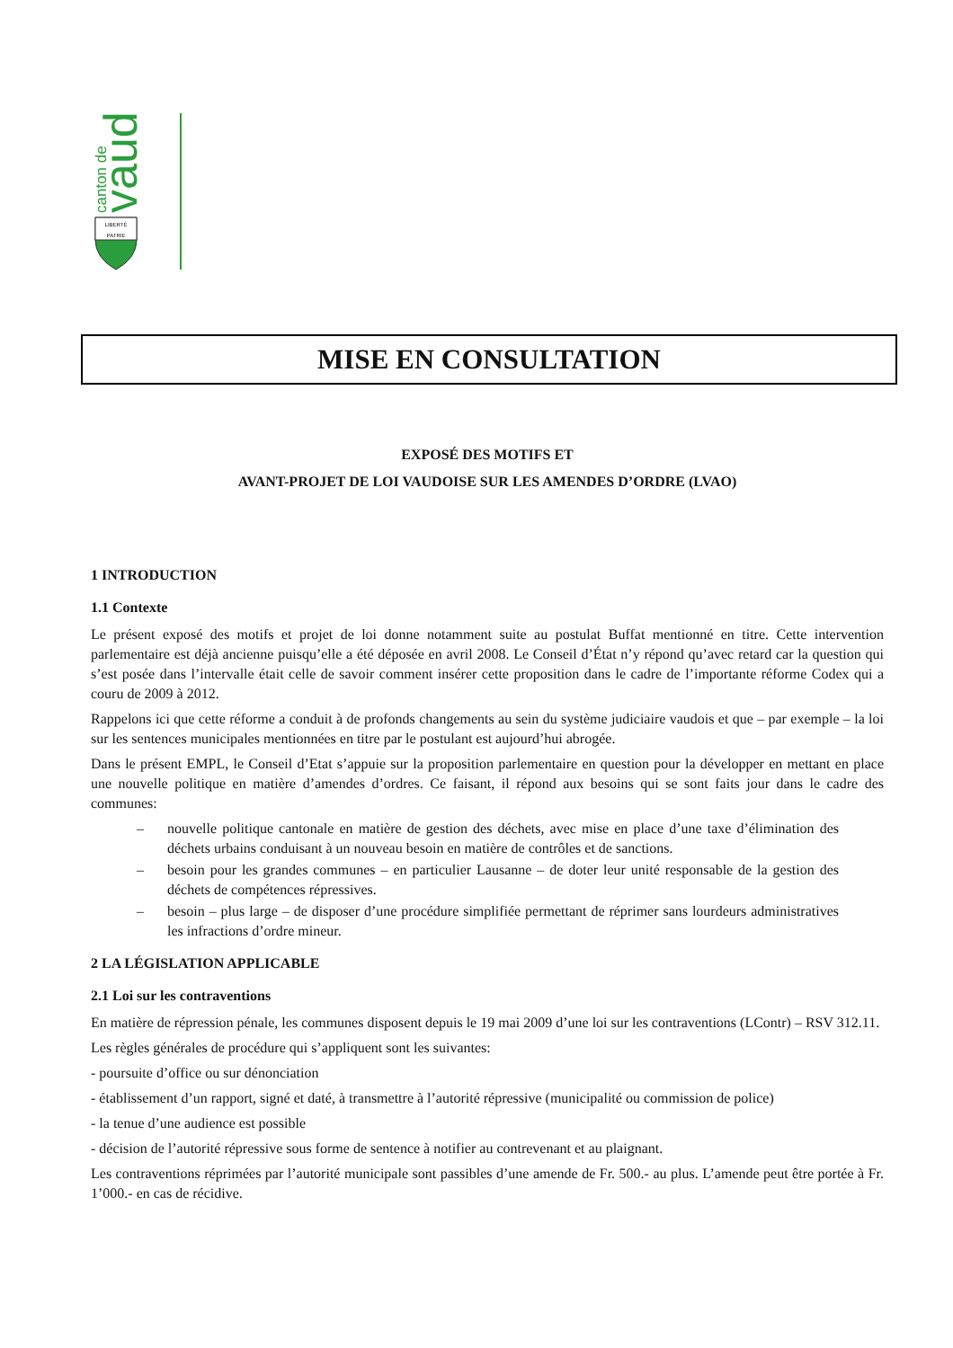canton de
vaud
LIBERTÉ
PATRIE
MISE EN CONSULTATION
EXPOSÉ DES MOTIFS ET
AVANT-PROJET DE LOI VAUDOISE SUR LES AMENDES D’ORDRE (LVAO)
1 INTRODUCTION
1.1 Contexte
Le présent exposé des motifs et projet de loi donne notamment suite au postulat Buffat mentionné en titre. Cette intervention parlementaire est déjà ancienne puisqu’elle a été déposée en avril 2008. Le Conseil d’État n’y répond qu’avec retard car la question qui s’est posée dans l’intervalle était celle de savoir comment insérer cette proposition dans le cadre de l’importante réforme Codex qui a couru de 2009 à 2012.
Rappelons ici que cette réforme a conduit à de profonds changements au sein du système judiciaire vaudois et que – par exemple – la loi sur les sentences municipales mentionnées en titre par le postulant est aujourd’hui abrogée.
Dans le présent EMPL, le Conseil d’Etat s’appuie sur la proposition parlementaire en question pour la développer en mettant en place une nouvelle politique en matière d’amendes d’ordres. Ce faisant, il répond aux besoins qui se sont faits jour dans le cadre des communes:
– nouvelle politique cantonale en matière de gestion des déchets, avec mise en place d’une taxe d’élimination des déchets urbains conduisant à un nouveau besoin en matière de contrôles et de sanctions.
– besoin pour les grandes communes – en particulier Lausanne – de doter leur unité responsable de la gestion des déchets de compétences répressives.
– besoin – plus large – de disposer d’une procédure simplifiée permettant de réprimer sans lourdeurs administratives les infractions d’ordre mineur.
2 LA LÉGISLATION APPLICABLE
2.1 Loi sur les contraventions
En matière de répression pénale, les communes disposent depuis le 19 mai 2009 d’une loi sur les contraventions (LContr) – RSV 312.11.
Les règles générales de procédure qui s’appliquent sont les suivantes:
- poursuite d’office ou sur dénonciation
- établissement d’un rapport, signé et daté, à transmettre à l’autorité répressive (municipalité ou commission de police)
- la tenue d’une audience est possible
- décision de l’autorité répressive sous forme de sentence à notifier au contrevenant et au plaignant.
Les contraventions réprimées par l’autorité municipale sont passibles d’une amende de Fr. 500.- au plus. L’amende peut être portée à Fr. 1’000.- en cas de récidive.